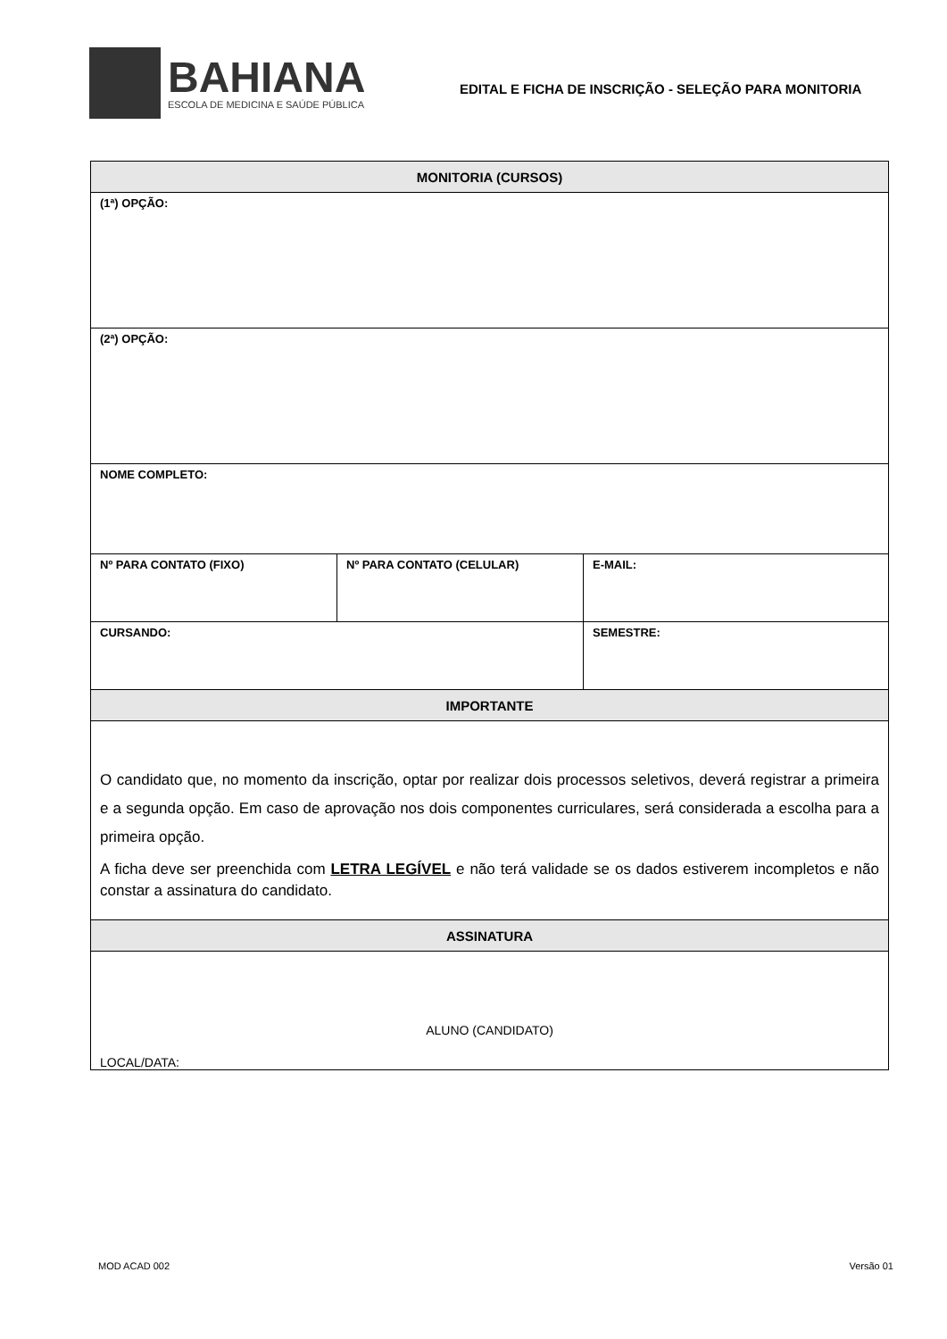BAHIANA
ESCOLA DE MEDICINA E SAÚDE PÚBLICA
EDITAL E FICHA DE INSCRIÇÃO - SELEÇÃO PARA MONITORIA
| MONITORIA (CURSOS) | | |
| --- | --- | --- |
| (1ª) OPÇÃO: | | |
| (2ª) OPÇÃO: | | |
| NOME COMPLETO: | | |
| Nº PARA CONTATO (FIXO) | Nº PARA CONTATO (CELULAR) | E-MAIL: |
| CURSANDO: | | SEMESTRE: |
| IMPORTANTE | | |
| O candidato que, no momento da inscrição, optar por realizar dois processos seletivos, deverá registrar a primeira e a segunda opção. Em caso de aprovação nos dois componentes curriculares, será considerada a escolha para a primeira opção. A ficha deve ser preenchida com LETRA LEGÍVEL e não terá validade se os dados estiverem incompletos e não constar a assinatura do candidato. | | |
| ASSINATURA | | |
| ALUNO (CANDIDATO) LOCAL/DATA: | | |
MOD ACAD 002 Versão 01